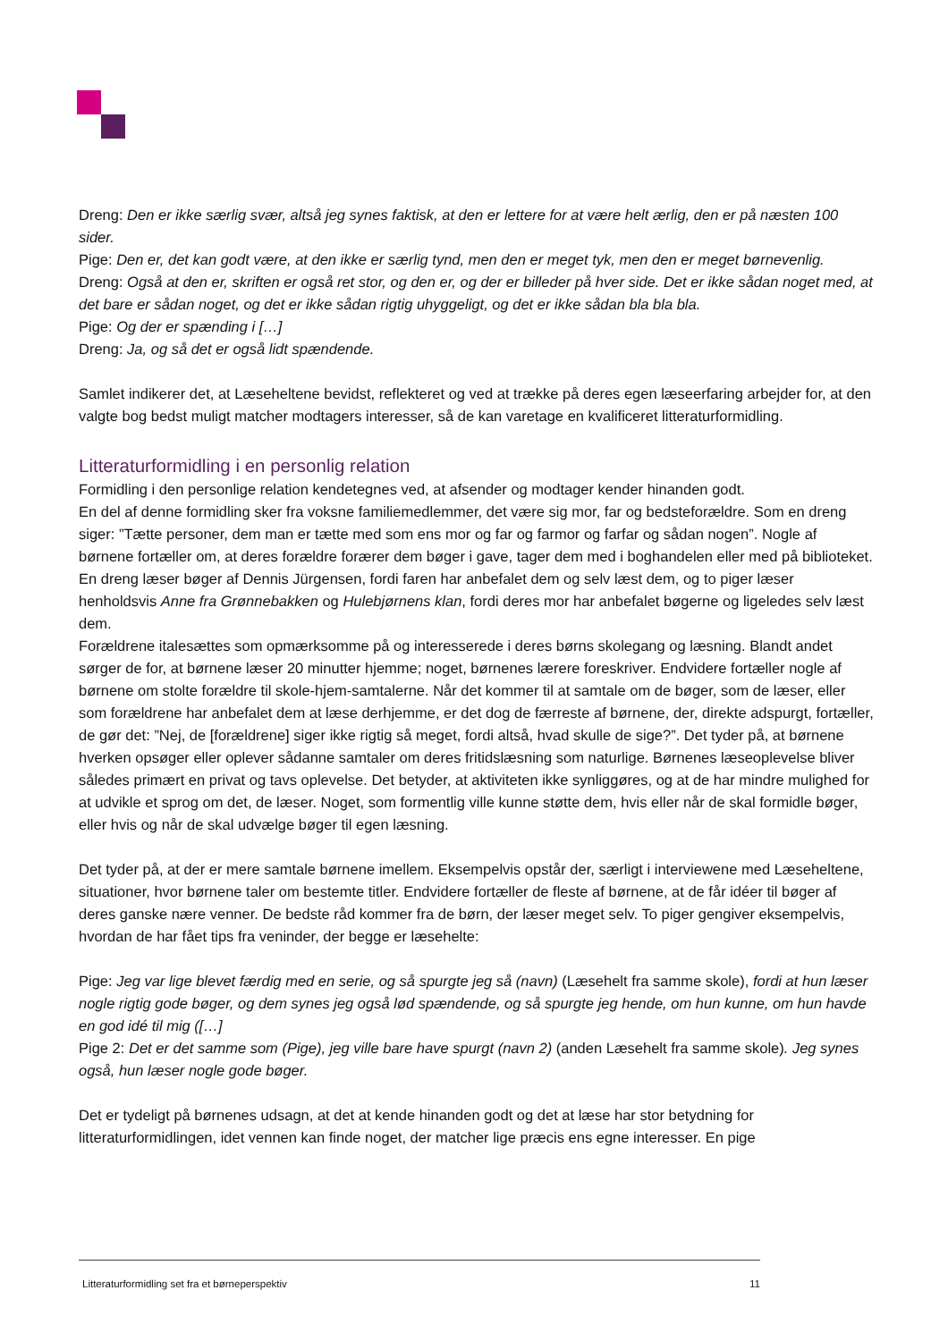Dreng: Den er ikke særlig svær, altså jeg synes faktisk, at den er lettere for at være helt ærlig, den er på næsten 100 sider.
Pige: Den er, det kan godt være, at den ikke er særlig tynd, men den er meget tyk, men den er meget børnevenlig.
Dreng: Også at den er, skriften er også ret stor, og den er, og der er billeder på hver side. Det er ikke sådan noget med, at det bare er sådan noget, og det er ikke sådan rigtig uhyggeligt, og det er ikke sådan bla bla bla.
Pige: Og der er spænding i […]
Dreng: Ja, og så det er også lidt spændende.
Samlet indikerer det, at Læseheltene bevidst, reflekteret og ved at trække på deres egen læseerfaring arbejder for, at den valgte bog bedst muligt matcher modtagers interesser, så de kan varetage en kvalificeret litteraturformidling.
Litteraturformidling i en personlig relation
Formidling i den personlige relation kendetegnes ved, at afsender og modtager kender hinanden godt.
En del af denne formidling sker fra voksne familiemedlemmer, det være sig mor, far og bedsteforældre. Som en dreng siger: ”Tætte personer, dem man er tætte med som ens mor og far og farmor og farfar og sådan nogen”. Nogle af børnene fortæller om, at deres forældre forærer dem bøger i gave, tager dem med i boghandelen eller med på biblioteket. En dreng læser bøger af Dennis Jürgensen, fordi faren har anbefalet dem og selv læst dem, og to piger læser henholdsvis Anne fra Grønnebakken og Hulebjørnens klan, fordi deres mor har anbefalet bøgerne og ligeledes selv læst dem.
Forældrene italesættes som opmærksomme på og interesserede i deres børns skolegang og læsning. Blandt andet sørger de for, at børnene læser 20 minutter hjemme; noget, børnenes lærere foreskriver. Endvidere fortæller nogle af børnene om stolte forældre til skole-hjem-samtalerne. Når det kommer til at samtale om de bøger, som de læser, eller som forældrene har anbefalet dem at læse derhjemme, er det dog de færreste af børnene, der, direkte adspurgt, fortæller, de gør det: ”Nej, de [forældrene] siger ikke rigtig så meget, fordi altså, hvad skulle de sige?”. Det tyder på, at børnene hverken opsøger eller oplever sådanne samtaler om deres fritidslæsning som naturlige. Børnenes læseoplevelse bliver således primært en privat og tavs oplevelse. Det betyder, at aktiviteten ikke synliggøres, og at de har mindre mulighed for at udvikle et sprog om det, de læser. Noget, som formentlig ville kunne støtte dem, hvis eller når de skal formidle bøger, eller hvis og når de skal udvælge bøger til egen læsning.
Det tyder på, at der er mere samtale børnene imellem. Eksempelvis opstår der, særligt i interviewene med Læseheltene, situationer, hvor børnene taler om bestemte titler. Endvidere fortæller de fleste af børnene, at de får idéer til bøger af deres ganske nære venner. De bedste råd kommer fra de børn, der læser meget selv. To piger gengiver eksempelvis, hvordan de har fået tips fra veninder, der begge er læsehelte:
Pige: Jeg var lige blevet færdig med en serie, og så spurgte jeg så (navn) (Læsehelt fra samme skole), fordi at hun læser nogle rigtig gode bøger, og dem synes jeg også lød spændende, og så spurgte jeg hende, om hun kunne, om hun havde en god idé til mig ([…]
Pige 2: Det er det samme som (Pige), jeg ville bare have spurgt (navn 2) (anden Læsehelt fra samme skole). Jeg synes også, hun læser nogle gode bøger.
Det er tydeligt på børnenes udsagn, at det at kende hinanden godt og det at læse har stor betydning for litteraturformidlingen, idet vennen kan finde noget, der matcher lige præcis ens egne interesser. En pige
Litteraturformidling set fra et børneperspektiv 11